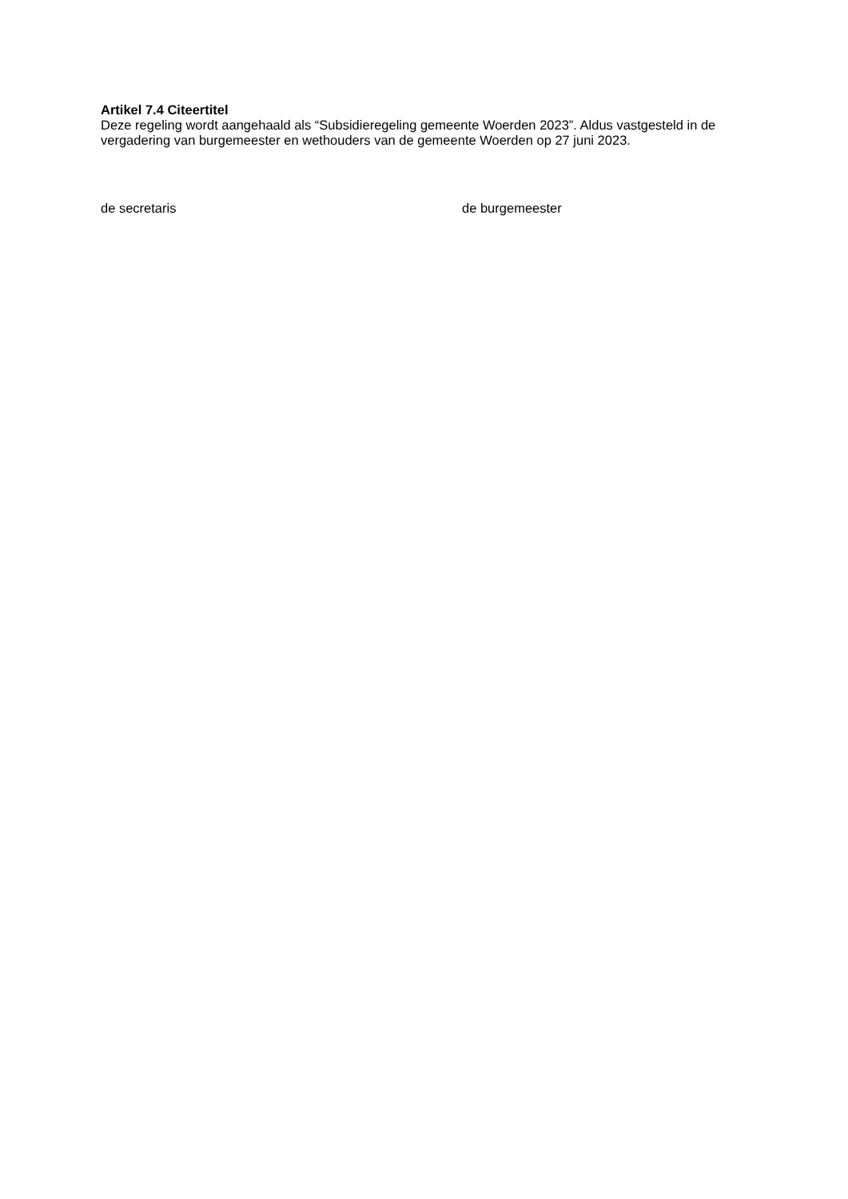Artikel 7.4 Citeertitel
Deze regeling wordt aangehaald als “Subsidieregeling gemeente Woerden 2023”. Aldus vastgesteld in de vergadering van burgemeester en wethouders van de gemeente Woerden op 27 juni 2023.
de secretaris de burgemeester